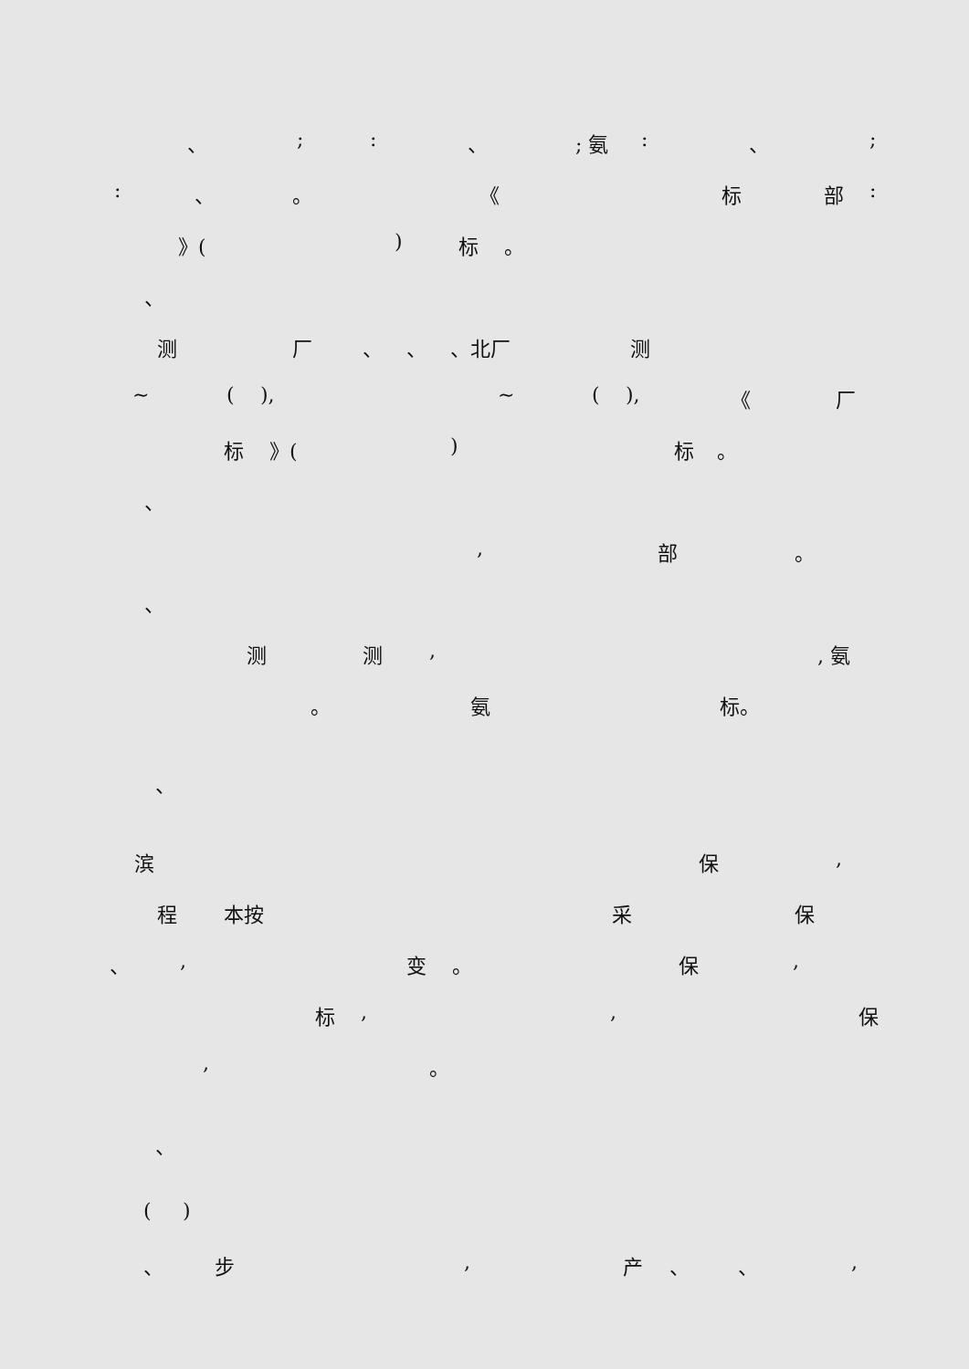、 ; : 、 ; 氨 : 、 ;
: 、 。 《 标 部 :
》( ) 标 。
、
测 厂 、 、 、北厂 测
~ ( ), ~ ( ), 《 厂
标 》( ) 标 。
、
, 部 。
、
测 测 , , 氨
。 氨 标。
、
滨 保 ,
程 本按 采 保
、 , 变 。 保 ,
标 , , 保
, 。
、
( )
、 步 , 产 、 、 ,